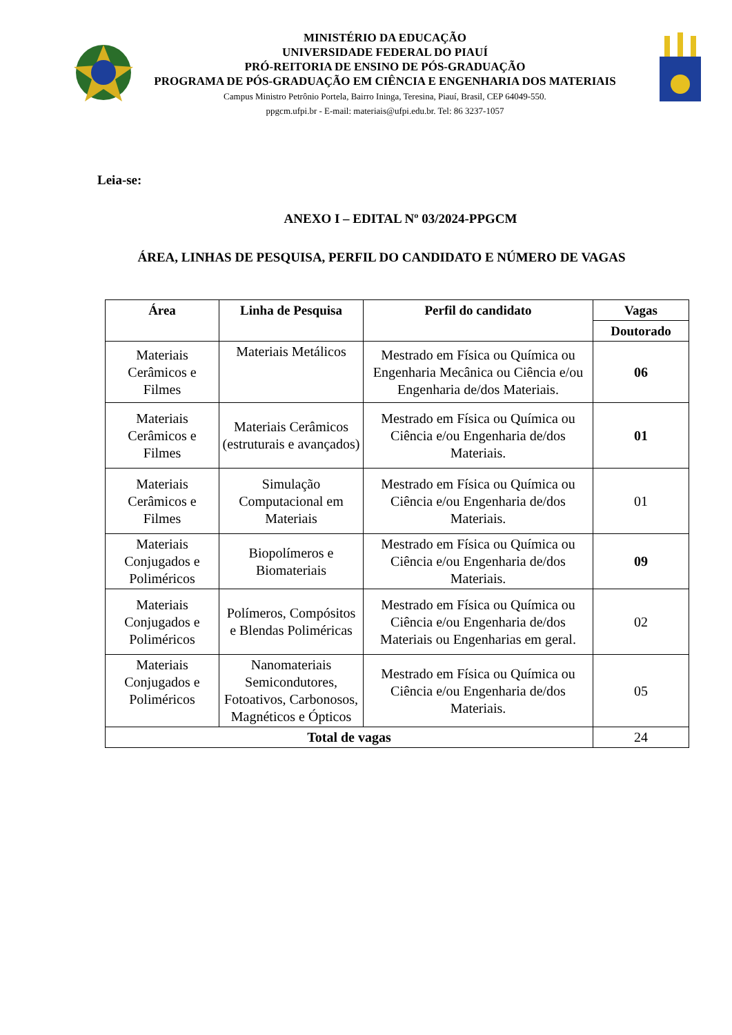MINISTÉRIO DA EDUCAÇÃO
UNIVERSIDADE FEDERAL DO PIAUÍ
PRÓ-REITORIA DE ENSINO DE PÓS-GRADUAÇÃO
PROGRAMA DE PÓS-GRADUAÇÃO EM CIÊNCIA E ENGENHARIA DOS MATERIAIS
Campus Ministro Petrônio Portela, Bairro Ininga, Teresina, Piauí, Brasil, CEP 64049-550.
ppgcm.ufpi.br - E-mail: materiais@ufpi.edu.br. Tel: 86 3237-1057
Leia-se:
ANEXO I – EDITAL Nº 03/2024-PPGCM
ÁREA, LINHAS DE PESQUISA, PERFIL DO CANDIDATO E NÚMERO DE VAGAS
| Área | Linha de Pesquisa | Perfil do candidato | Vagas |
| --- | --- | --- | --- |
| | | | Doutorado |
| Materiais Cerâmicos e Filmes | Materiais Metálicos | Mestrado em Física ou Química ou Engenharia Mecânica ou Ciência e/ou Engenharia de/dos Materiais. | 06 |
| Materiais Cerâmicos e Filmes | Materiais Cerâmicos (estruturais e avançados) | Mestrado em Física ou Química ou Ciência e/ou Engenharia de/dos Materiais. | 01 |
| Materiais Cerâmicos e Filmes | Simulação Computacional em Materiais | Mestrado em Física ou Química ou Ciência e/ou Engenharia de/dos Materiais. | 01 |
| Materiais Conjugados e Poliméricos | Biopolímeros e Biomateriais | Mestrado em Física ou Química ou Ciência e/ou Engenharia de/dos Materiais. | 09 |
| Materiais Conjugados e Poliméricos | Polímeros, Compósitos e Blendas Poliméricas | Mestrado em Física ou Química ou Ciência e/ou Engenharia de/dos Materiais ou Engenharias em geral. | 02 |
| Materiais Conjugados e Poliméricos | Nanomateriais Semicondutores, Fotoativos, Carbonosos, Magnéticos e Ópticos | Mestrado em Física ou Química ou Ciência e/ou Engenharia de/dos Materiais. | 05 |
| Total de vagas | | | 24 |